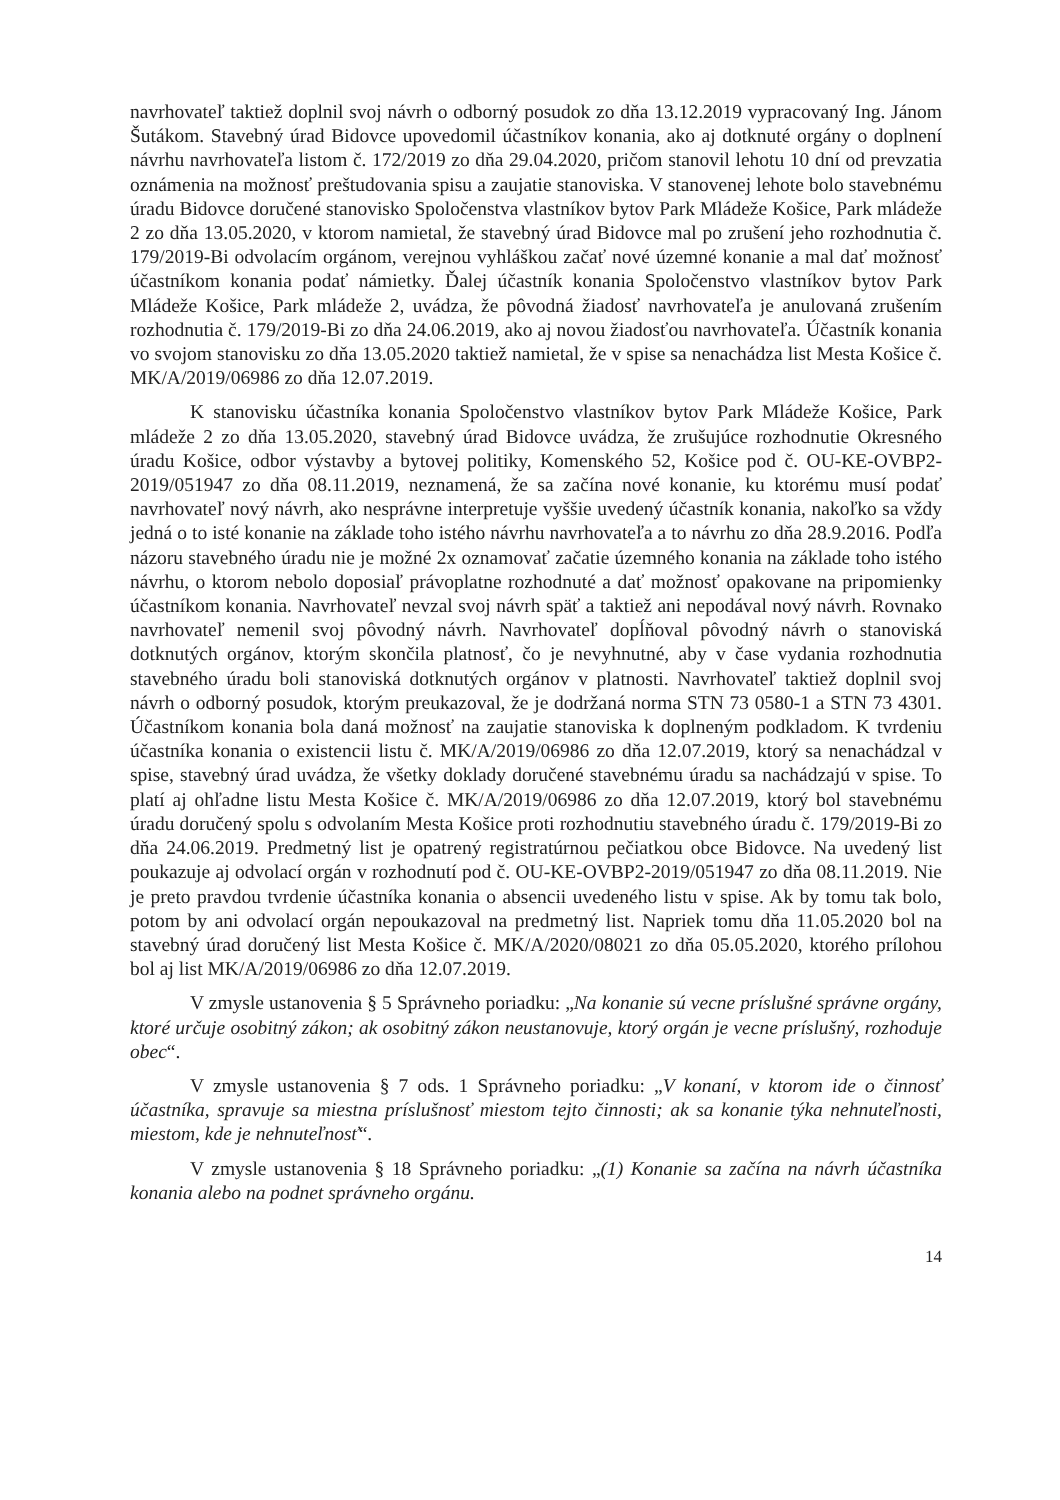navrhovateľ taktiež doplnil svoj návrh o odborný posudok zo dňa 13.12.2019 vypracovaný Ing. Jánom Šutákom. Stavebný úrad Bidovce upovedomil účastníkov konania, ako aj dotknuté orgány o doplnení návrhu navrhovateľa listom č. 172/2019 zo dňa 29.04.2020, pričom stanovil lehotu 10 dní od prevzatia oznámenia na možnosť preštudovania spisu a zaujatie stanoviska. V stanovenej lehote bolo stavebnému úradu Bidovce doručené stanovisko Spoločenstva vlastníkov bytov Park Mládeže Košice, Park mládeže 2 zo dňa 13.05.2020, v ktorom namietal, že stavebný úrad Bidovce mal po zrušení jeho rozhodnutia č. 179/2019-Bi odvolacím orgánom, verejnou vyhláškou začať nové územné konanie a mal dať možnosť účastníkom konania podať námietky. Ďalej účastník konania Spoločenstvo vlastníkov bytov Park Mládeže Košice, Park mládeže 2, uvádza, že pôvodná žiadosť navrhovateľa je anulovaná zrušením rozhodnutia č. 179/2019-Bi zo dňa 24.06.2019, ako aj novou žiadosťou navrhovateľa. Účastník konania vo svojom stanovisku zo dňa 13.05.2020 taktiež namietal, že v spise sa nenachádza list Mesta Košice č. MK/A/2019/06986 zo dňa 12.07.2019.
K stanovisku účastníka konania Spoločenstvo vlastníkov bytov Park Mládeže Košice, Park mládeže 2 zo dňa 13.05.2020, stavebný úrad Bidovce uvádza, že zrušujúce rozhodnutie Okresného úradu Košice, odbor výstavby a bytovej politiky, Komenského 52, Košice pod č. OU-KE-OVBP2-2019/051947 zo dňa 08.11.2019, neznamená, že sa začína nové konanie, ku ktorému musí podať navrhovateľ nový návrh, ako nesprávne interpretuje vyššie uvedený účastník konania, nakoľko sa vždy jedná o to isté konanie na základe toho istého návrhu navrhovateľa a to návrhu zo dňa 28.9.2016. Podľa názoru stavebného úradu nie je možné 2x oznamovať začatie územného konania na základe toho istého návrhu, o ktorom nebolo doposiaľ právoplatne rozhodnuté a dať možnosť opakovane na pripomienky účastníkom konania. Navrhovateľ nevzal svoj návrh späť a taktiež ani nepodával nový návrh. Rovnako navrhovateľ nemenil svoj pôvodný návrh. Navrhovateľ dopĺňoval pôvodný návrh o stanoviská dotknutých orgánov, ktorým skončila platnosť, čo je nevyhnutné, aby v čase vydania rozhodnutia stavebného úradu boli stanoviská dotknutých orgánov v platnosti. Navrhovateľ taktiež doplnil svoj návrh o odborný posudok, ktorým preukazoval, že je dodržaná norma STN 73 0580-1 a STN 73 4301. Účastníkom konania bola daná možnosť na zaujatie stanoviska k doplneným podkladom. K tvrdeniu účastníka konania o existencii listu č. MK/A/2019/06986 zo dňa 12.07.2019, ktorý sa nenachádzal v spise, stavebný úrad uvádza, že všetky doklady doručené stavebnému úradu sa nachádzajú v spise. To platí aj ohľadne listu Mesta Košice č. MK/A/2019/06986 zo dňa 12.07.2019, ktorý bol stavebnému úradu doručený spolu s odvolaním Mesta Košice proti rozhodnutiu stavebného úradu č. 179/2019-Bi zo dňa 24.06.2019. Predmetný list je opatrený registratúrnou pečiatkou obce Bidovce. Na uvedený list poukazuje aj odvolací orgán v rozhodnutí pod č. OU-KE-OVBP2-2019/051947 zo dňa 08.11.2019. Nie je preto pravdou tvrdenie účastníka konania o absencii uvedeného listu v spise. Ak by tomu tak bolo, potom by ani odvolací orgán nepoukazoval na predmetný list. Napriek tomu dňa 11.05.2020 bol na stavebný úrad doručený list Mesta Košice č. MK/A/2020/08021 zo dňa 05.05.2020, ktorého prílohou bol aj list MK/A/2019/06986 zo dňa 12.07.2019.
V zmysle ustanovenia § 5 Správneho poriadku: „Na konanie sú vecne príslušné správne orgány, ktoré určuje osobitný zákon; ak osobitný zákon neustanovuje, ktorý orgán je vecne príslušný, rozhoduje obec“.
V zmysle ustanovenia § 7 ods. 1 Správneho poriadku: „V konaní, v ktorom ide o činnosť účastníka, spravuje sa miestna príslušnosť miestom tejto činnosti; ak sa konanie týka nehnuteľnosti, miestom, kde je nehnuteľnosť“.
V zmysle ustanovenia § 18 Správneho poriadku: „(1) Konanie sa začína na návrh účastníka konania alebo na podnet správneho orgánu.
14